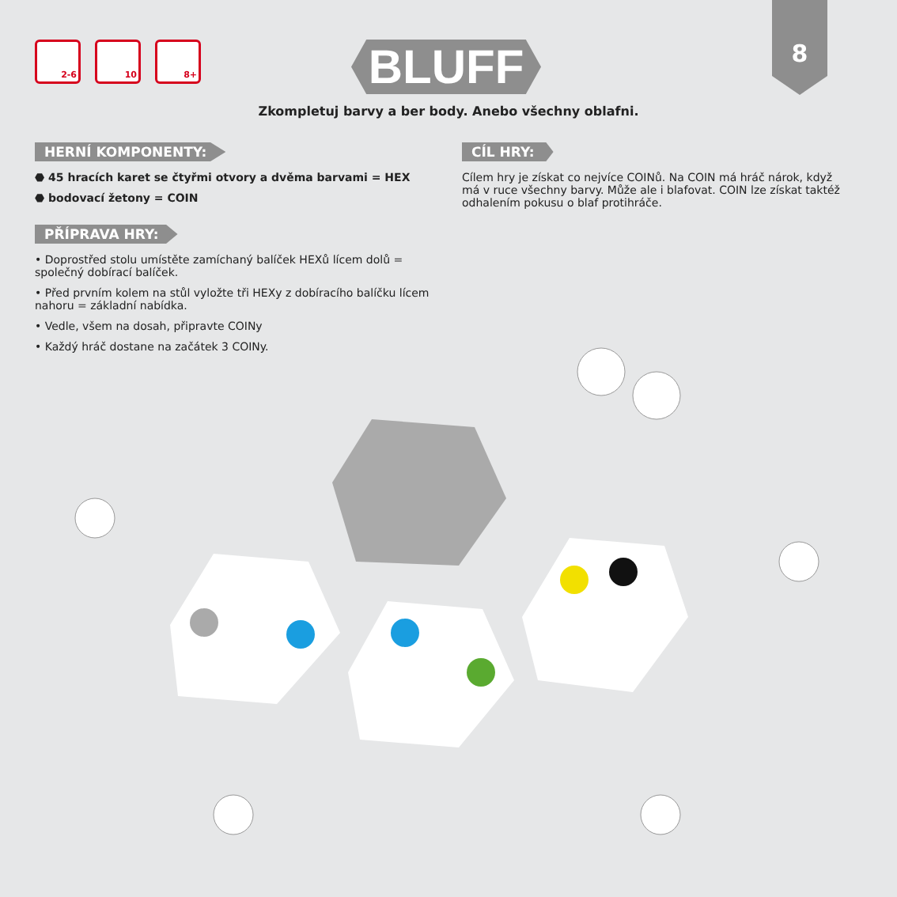8
2-6 10 8+
BLUFF
Zkompletuj barvy a ber body. Anebo všechny oblafni.
HERNÍ KOMPONENTY:
⬣ 45 hracích karet se čtyřmi otvory a dvěma barvami = HEX
⬣ bodovací žetony = COIN
PŘÍPRAVA HRY:
• Doprostřed stolu umístěte zamíchaný balíček HEXů lícem dolů = společný dobírací balíček.
• Před prvním kolem na stůl vyložte tři HEXy z dobíracího balíčku lícem nahoru = základní nabídka.
• Vedle, všem na dosah, připravte COINy
• Každý hráč dostane na začátek 3 COINy.
CÍL HRY:
Cílem hry je získat co nejvíce COINů. Na COIN má hráč nárok, když má v ruce všechny barvy. Může ale i blafovat. COIN lze získat taktéž odhalením pokusu o blaf protihráče.